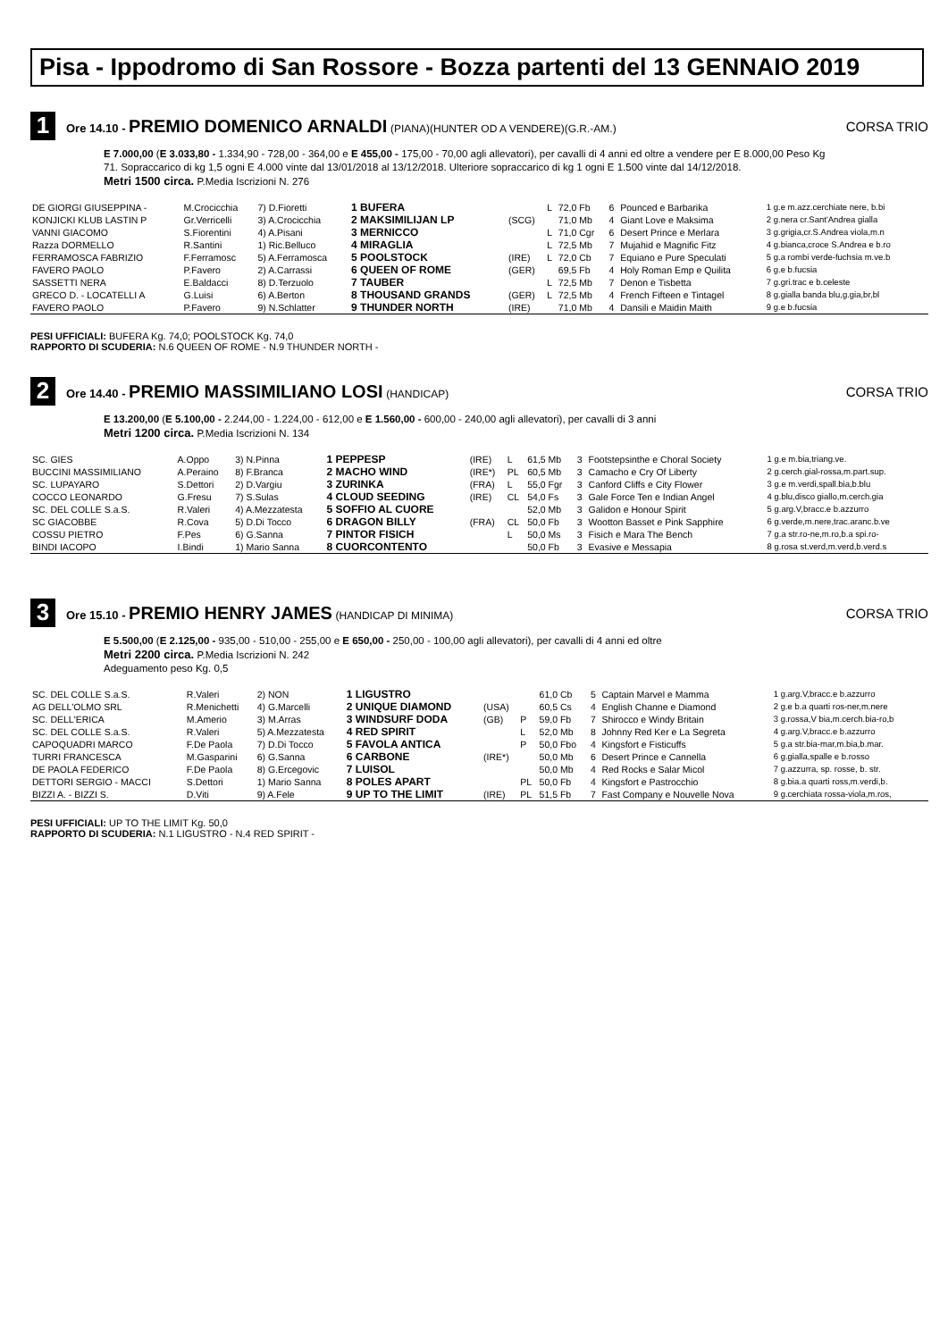Pisa - Ippodromo di San Rossore - Bozza partenti del 13 GENNAIO 2019
1
Ore 14.10 - PREMIO DOMENICO ARNALDI (PIANA)(HUNTER OD A VENDERE)(G.R.-AM.)
CORSA TRIO
E 7.000,00 (E 3.033,80 - 1.334,90 - 728,00 - 364,00 e E 455,00 - 175,00 - 70,00 agli allevatori), per cavalli di 4 anni ed oltre a vendere per E 8.000,00 Peso Kg 71. Sopraccarico di kg 1,5 ogni E 4.000 vinte dal 13/01/2018 al 13/12/2018. Ulteriore sopraccarico di kg 1 ogni E 1.500 vinte dal 14/12/2018.
Metri 1500 circa. P.Media Iscrizioni N. 276
| DE GIORGI GIUSEPPINA - | M.Crocicchia | 7) D.Fioretti | 1 BUFERA | | L | 72,0 Fb | 6 | Pounced e Barbarika | 1 g.e m.azz.cerchiate nere, b.bi |
| KONJICKI KLUB LASTIN P | Gr.Verricelli | 3) A.Crocicchia | 2 MAKSIMILIJAN LP | (SCG) | | 71,0 Mb | 4 | Giant Love e Maksima | 2 g.nera cr.Sant'Andrea gialla |
| VANNI GIACOMO | S.Fiorentini | 4) A.Pisani | 3 MERNICCO | | L | 71,0 Cgr | 6 | Desert Prince e Merlara | 3 g.grigia,cr.S.Andrea viola,m.n |
| Razza DORMELLO | R.Santini | 1) Ric.Belluco | 4 MIRAGLIA | | L | 72,5 Mb | 7 | Mujahid e Magnific Fitz | 4 g.bianca,croce S.Andrea e b.ro |
| FERRAMOSCA FABRIZIO | F.Ferramosc | 5) A.Ferramosca | 5 POOLSTOCK | (IRE) | L | 72,0 Cb | 7 | Equiano e Pure Speculati | 5 g.a rombi verde-fuchsia m.ve.b |
| FAVERO PAOLO | P.Favero | 2) A.Carrassi | 6 QUEEN OF ROME | (GER) | | 69,5 Fb | 4 | Holy Roman Emp e Quilita | 6 g.e b.fucsia |
| SASSETTI NERA | E.Baldacci | 8) D.Terzuolo | 7 TAUBER | | L | 72,5 Mb | 7 | Denon e Tisbetta | 7 g.gri.trac e b.celeste |
| GRECO D. - LOCATELLI A | G.Luisi | 6) A.Berton | 8 THOUSAND GRANDS | (GER) | L | 72,5 Mb | 4 | French Fifteen e Tintagel | 8 g.gialla banda blu,g.gia,br,bl |
| FAVERO PAOLO | P.Favero | 9) N.Schlatter | 9 THUNDER NORTH | (IRE) | | 71,0 Mb | 4 | Dansili e Maidin Maith | 9 g.e b.fucsia |
PESI UFFICIALI: BUFERA Kg. 74,0; POOLSTOCK Kg. 74,0
RAPPORTO DI SCUDERIA: N.6 QUEEN OF ROME - N.9 THUNDER NORTH -
2
Ore 14.40 - PREMIO MASSIMILIANO LOSI (HANDICAP)
CORSA TRIO
E 13.200,00 (E 5.100,00 - 2.244,00 - 1.224,00 - 612,00 e E 1.560,00 - 600,00 - 240,00 agli allevatori), per cavalli di 3 anni
Metri 1200 circa. P.Media Iscrizioni N. 134
| SC. GIES | A.Oppo | 3) N.Pinna | 1 PEPPESP | (IRE) | L | 61,5 Mb | 3 | Footstepsinthe e Choral Society | 1 g.e m.bia,triang.ve. |
| BUCCINI MASSIMILIANO | A.Peraino | 8) F.Branca | 2 MACHO WIND | (IRE*) | PL | 60,5 Mb | 3 | Camacho e Cry Of Liberty | 2 g.cerch.gial-rossa,m.part.sup. |
| SC. LUPAYARO | S.Dettori | 2) D.Vargiu | 3 ZURINKA | (FRA) | L | 55,0 Fgr | 3 | Canford Cliffs e City Flower | 3 g.e m.verdi,spall.bia,b.blu |
| COCCO LEONARDO | G.Fresu | 7) S.Sulas | 4 CLOUD SEEDING | (IRE) | CL | 54,0 Fs | 3 | Gale Force Ten e Indian Angel | 4 g.blu,disco giallo,m.cerch.gia |
| SC. DEL COLLE S.a.S. | R.Valeri | 4) A.Mezzatesta | 5 SOFFIO AL CUORE | | | 52,0 Mb | 3 | Galidon e Honour Spirit | 5 g.arg.V,bracc.e b.azzurro |
| SC GIACOBBE | R.Cova | 5) D.Di Tocco | 6 DRAGON BILLY | (FRA) | CL | 50,0 Fb | 3 | Wootton Basset e Pink Sapphire | 6 g.verde,m.nere,trac.aranc.b.ve |
| COSSU PIETRO | F.Pes | 6) G.Sanna | 7 PINTOR FISICH | | L | 50,0 Ms | 3 | Fisich e Mara The Bench | 7 g.a str.ro-ne,m.ro,b.a spi.ro- |
| BINDI IACOPO | I.Bindi | 1) Mario Sanna | 8 CUORCONTENTO | | | 50,0 Fb | 3 | Evasive e Messapia | 8 g.rosa st.verd,m.verd,b.verd.s |
3
Ore 15.10 - PREMIO HENRY JAMES (HANDICAP DI MINIMA)
CORSA TRIO
E 5.500,00 (E 2.125,00 - 935,00 - 510,00 - 255,00 e E 650,00 - 250,00 - 100,00 agli allevatori), per cavalli di 4 anni ed oltre
Metri 2200 circa. P.Media Iscrizioni N. 242
Adeguamento peso Kg. 0,5
| SC. DEL COLLE S.a.S. | R.Valeri | 2) NON | 1 LIGUSTRO | | | 61,0 Cb | 5 | Captain Marvel e Mamma | 1 g.arg.V,bracc.e b.azzurro |
| AG DELL'OLMO SRL | R.Menichetti | 4) G.Marcelli | 2 UNIQUE DIAMOND | (USA) | | 60,5 Cs | 4 | English Channe e Diamond | 2 g.e b.a quarti ros-ner,m.nere |
| SC. DELL'ERICA | M.Amerio | 3) M.Arras | 3 WINDSURF DODA | (GB) | P | 59,0 Fb | 7 | Shirocco e Windy Britain | 3 g.rossa,V bia,m.cerch.bia-ro,b |
| SC. DEL COLLE S.a.S. | R.Valeri | 5) A.Mezzatesta | 4 RED SPIRIT | | L | 52,0 Mb | 8 | Johnny Red Ker e La Segreta | 4 g.arg.V,bracc.e b.azzurro |
| CAPOQUADRI MARCO | F.De Paola | 7) D.Di Tocco | 5 FAVOLA ANTICA | | P | 50,0 Fbo | 4 | Kingsfort e Fisticuffs | 5 g.a str.bia-mar,m.bia,b.mar. |
| TURRI FRANCESCA | M.Gasparini | 6) G.Sanna | 6 CARBONE | (IRE*) | | 50,0 Mb | 6 | Desert Prince e Cannella | 6 g.gialla,spalle e b.rosso |
| DE PAOLA FEDERICO | F.De Paola | 8) G.Ercegovic | 7 LUISOL | | | 50,0 Mb | 4 | Red Rocks e Salar Micol | 7 g.azzurra, sp. rosse, b. str. |
| DETTORI SERGIO - MACCI | S.Dettori | 1) Mario Sanna | 8 POLES APART | | PL | 50,0 Fb | 4 | Kingsfort e Pastrocchio | 8 g.bia.a quarti ross,m.verdi,b. |
| BIZZI A. - BIZZI S. | D.Viti | 9) A.Fele | 9 UP TO THE LIMIT | (IRE) | PL | 51,5 Fb | 7 | Fast Company e Nouvelle Nova | 9 g.cerchiata rossa-viola,m.ros, |
PESI UFFICIALI: UP TO THE LIMIT Kg. 50,0
RAPPORTO DI SCUDERIA: N.1 LIGUSTRO - N.4 RED SPIRIT -